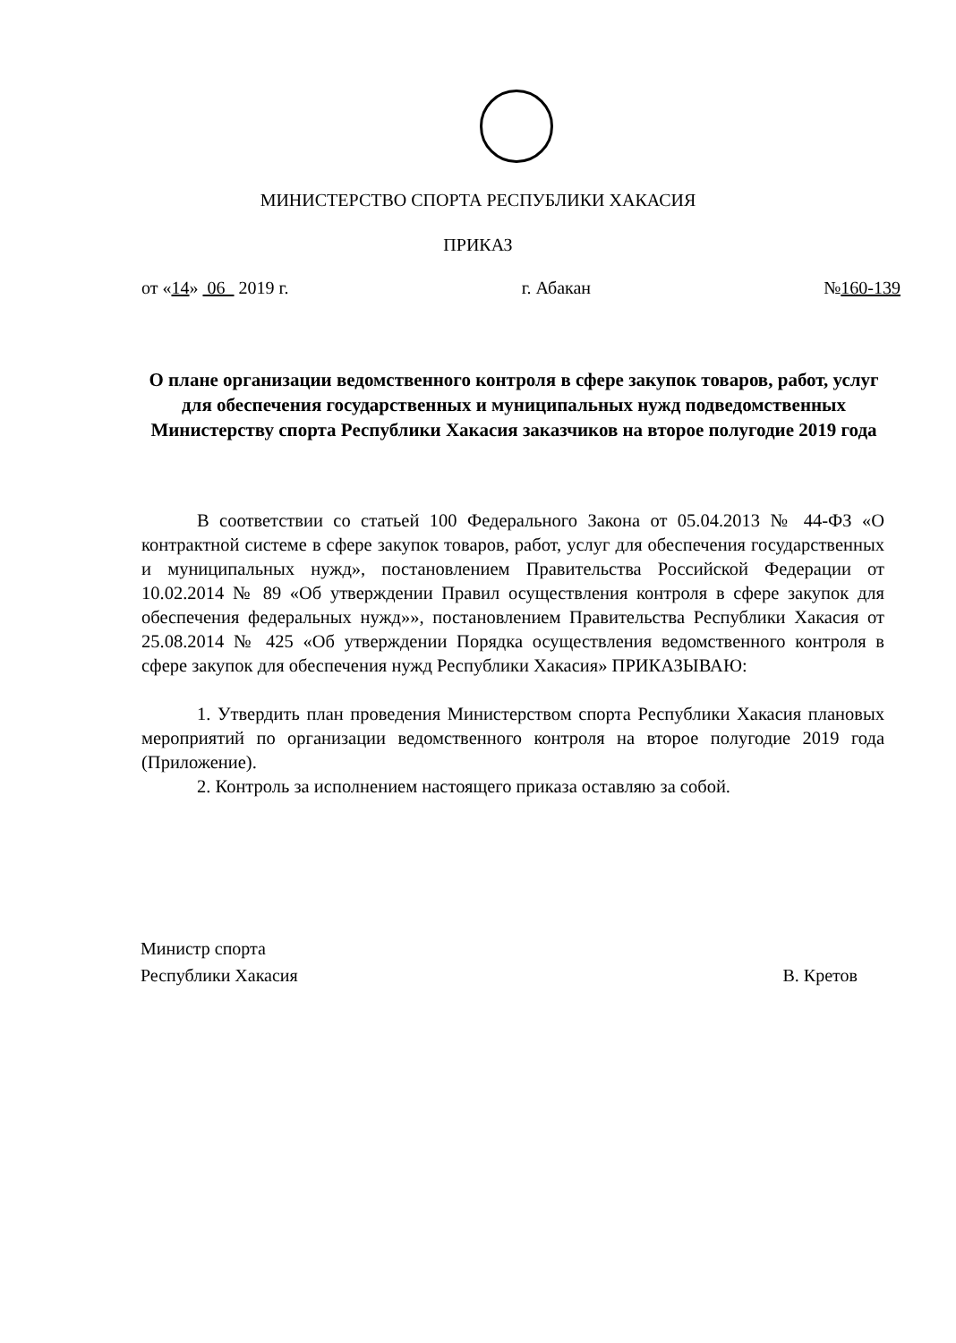МИНИСТЕРСТВО СПОРТА РЕСПУБЛИКИ ХАКАСИЯ
ПРИКАЗ
от «14» 06 2019 г. г. Абакан №160-139
О плане организации ведомственного контроля в сфере закупок товаров, работ, услуг для обеспечения государственных и муниципальных нужд подведомственных Министерству спорта Республики Хакасия заказчиков на второе полугодие 2019 года
В соответствии со статьей 100 Федерального Закона от 05.04.2013 № 44-ФЗ «О контрактной системе в сфере закупок товаров, работ, услуг для обеспечения государственных и муниципальных нужд», постановлением Правительства Российской Федерации от 10.02.2014 № 89 «Об утверждении Правил осуществления контроля в сфере закупок для обеспечения федеральных нужд»», постановлением Правительства Республики Хакасия от 25.08.2014 № 425 «Об утверждении Порядка осуществления ведомственного контроля в сфере закупок для обеспечения нужд Республики Хакасия» ПРИКАЗЫВАЮ:
1. Утвердить план проведения Министерством спорта Республики Хакасия плановых мероприятий по организации ведомственного контроля на второе полугодие 2019 года (Приложение).
2. Контроль за исполнением настоящего приказа оставляю за собой.
Министр спорта
Республики Хакасия В. Кретов